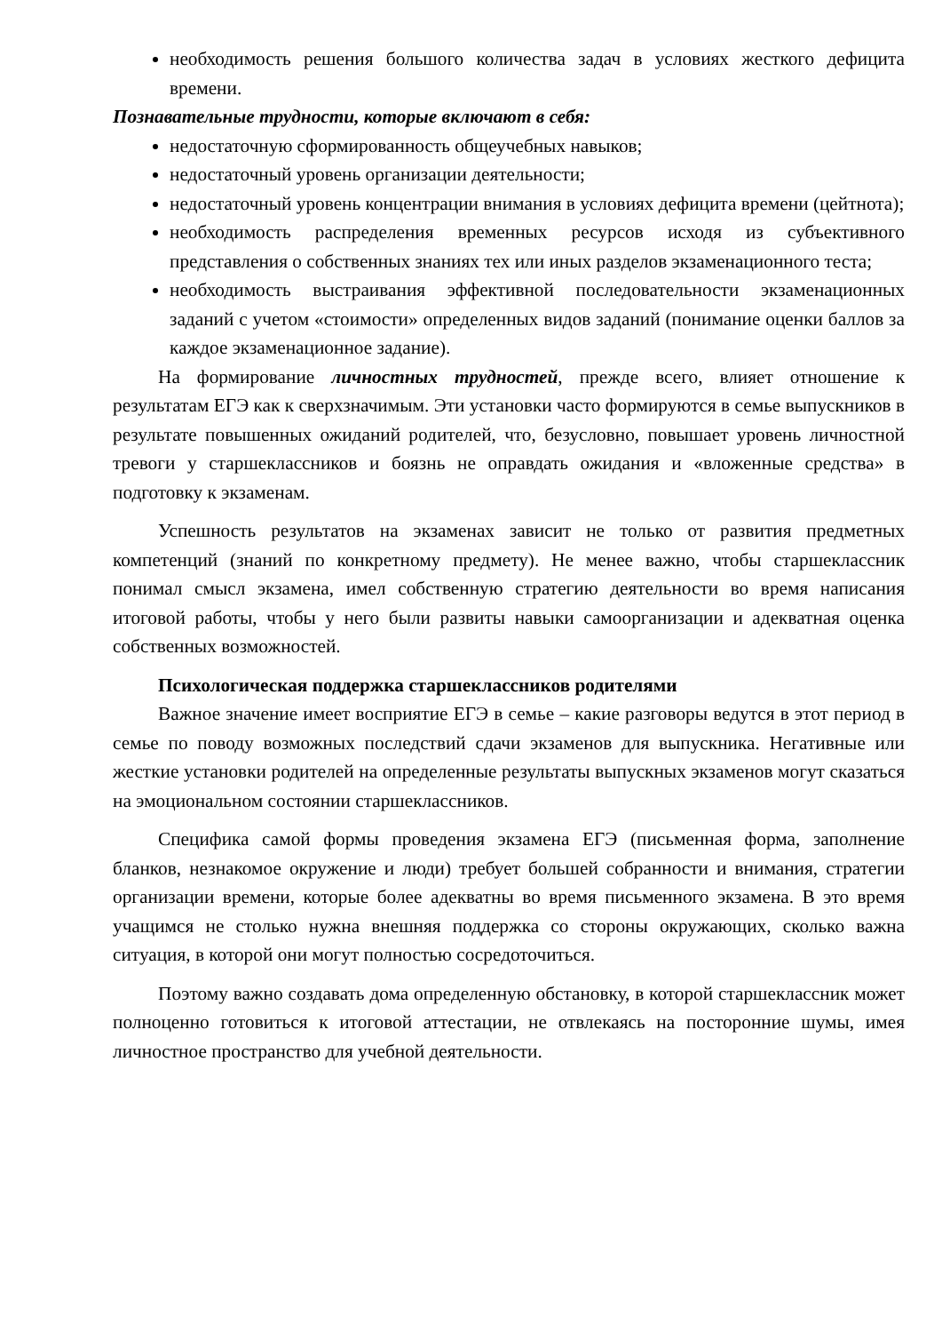необходимость решения большого количества задач в условиях жесткого дефицита времени.
Познавательные трудности, которые включают в себя:
недостаточную сформированность общеучебных навыков;
недостаточный уровень организации деятельности;
недостаточный уровень концентрации внимания в условиях дефицита времени (цейтнота);
необходимость распределения временных ресурсов исходя из субъективного представления о собственных знаниях тех или иных разделов экзаменационного теста;
необходимость выстраивания эффективной последовательности экзаменационных заданий с учетом «стоимости» определенных видов заданий (понимание оценки баллов за каждое экзаменационное задание).
На формирование личностных трудностей, прежде всего, влияет отношение к результатам ЕГЭ как к сверхзначимым. Эти установки часто формируются в семье выпускников в результате повышенных ожиданий родителей, что, безусловно, повышает уровень личностной тревоги у старшеклассников и боязнь не оправдать ожидания и «вложенные средства» в подготовку к экзаменам.
Успешность результатов на экзаменах зависит не только от развития предметных компетенций (знаний по конкретному предмету). Не менее важно, чтобы старшеклассник понимал смысл экзамена, имел собственную стратегию деятельности во время написания итоговой работы, чтобы у него были развиты навыки самоорганизации и адекватная оценка собственных возможностей.
Психологическая поддержка старшеклассников родителями
Важное значение имеет восприятие ЕГЭ в семье – какие разговоры ведутся в этот период в семье по поводу возможных последствий сдачи экзаменов для выпускника. Негативные или жесткие установки родителей на определенные результаты выпускных экзаменов могут сказаться на эмоциональном состоянии старшеклассников.
Специфика самой формы проведения экзамена ЕГЭ (письменная форма, заполнение бланков, незнакомое окружение и люди) требует большей собранности и внимания, стратегии организации времени, которые более адекватны во время письменного экзамена. В это время учащимся не столько нужна внешняя поддержка со стороны окружающих, сколько важна ситуация, в которой они могут полностью сосредоточиться.
Поэтому важно создавать дома определенную обстановку, в которой старшеклассник может полноценно готовиться к итоговой аттестации, не отвлекаясь на посторонние шумы, имея личностное пространство для учебной деятельности.